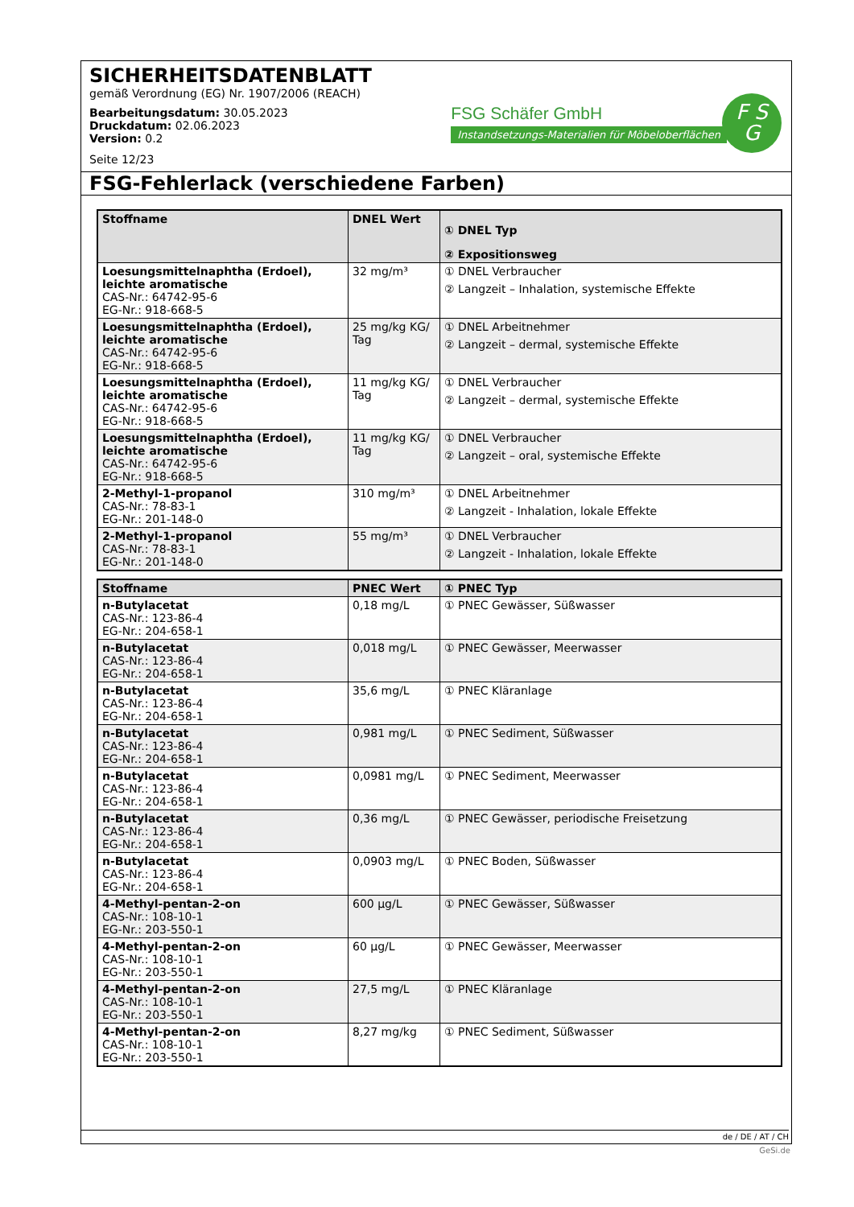SICHERHEITSDATENBLATT
gemäß Verordnung (EG) Nr. 1907/2006 (REACH)
Bearbeitungsdatum: 30.05.2023
Druckdatum: 02.06.2023
Version: 0.2
Seite 12/23
FSG Schäfer GmbH
Instandsetzungs-Materialien für Möbeloberflächen
F S
G
FSG-Fehlerlack (verschiedene Farben)
| Stoffname | DNEL Wert | ① DNEL Typ ② Expositionsweg |
| --- | --- | --- |
| Loesungsmittelnaphtha (Erdoel), leichte aromatische CAS-Nr.: 64742-95-6 EG-Nr.: 918-668-5 | 32 mg/m³ | ① DNEL Verbraucher ② Langzeit – Inhalation, systemische Effekte |
| Loesungsmittelnaphtha (Erdoel), leichte aromatische CAS-Nr.: 64742-95-6 EG-Nr.: 918-668-5 | 25 mg/kg KG/ Tag | ① DNEL Arbeitnehmer ② Langzeit – dermal, systemische Effekte |
| Loesungsmittelnaphtha (Erdoel), leichte aromatische CAS-Nr.: 64742-95-6 EG-Nr.: 918-668-5 | 11 mg/kg KG/ Tag | ① DNEL Verbraucher ② Langzeit – dermal, systemische Effekte |
| Loesungsmittelnaphtha (Erdoel), leichte aromatische CAS-Nr.: 64742-95-6 EG-Nr.: 918-668-5 | 11 mg/kg KG/ Tag | ① DNEL Verbraucher ② Langzeit – oral, systemische Effekte |
| 2-Methyl-1-propanol CAS-Nr.: 78-83-1 EG-Nr.: 201-148-0 | 310 mg/m³ | ① DNEL Arbeitnehmer ② Langzeit - Inhalation, lokale Effekte |
| 2-Methyl-1-propanol CAS-Nr.: 78-83-1 EG-Nr.: 201-148-0 | 55 mg/m³ | ① DNEL Verbraucher ② Langzeit - Inhalation, lokale Effekte |
| Stoffname | PNEC Wert | ① PNEC Typ |
| --- | --- | --- |
| n-Butylacetat CAS-Nr.: 123-86-4 EG-Nr.: 204-658-1 | 0,18 mg/L | ① PNEC Gewässer, Süßwasser |
| n-Butylacetat CAS-Nr.: 123-86-4 EG-Nr.: 204-658-1 | 0,018 mg/L | ① PNEC Gewässer, Meerwasser |
| n-Butylacetat CAS-Nr.: 123-86-4 EG-Nr.: 204-658-1 | 35,6 mg/L | ① PNEC Kläranlage |
| n-Butylacetat CAS-Nr.: 123-86-4 EG-Nr.: 204-658-1 | 0,981 mg/L | ① PNEC Sediment, Süßwasser |
| n-Butylacetat CAS-Nr.: 123-86-4 EG-Nr.: 204-658-1 | 0,0981 mg/L | ① PNEC Sediment, Meerwasser |
| n-Butylacetat CAS-Nr.: 123-86-4 EG-Nr.: 204-658-1 | 0,36 mg/L | ① PNEC Gewässer, periodische Freisetzung |
| n-Butylacetat CAS-Nr.: 123-86-4 EG-Nr.: 204-658-1 | 0,0903 mg/L | ① PNEC Boden, Süßwasser |
| 4-Methyl-pentan-2-on CAS-Nr.: 108-10-1 EG-Nr.: 203-550-1 | 600 µg/L | ① PNEC Gewässer, Süßwasser |
| 4-Methyl-pentan-2-on CAS-Nr.: 108-10-1 EG-Nr.: 203-550-1 | 60 µg/L | ① PNEC Gewässer, Meerwasser |
| 4-Methyl-pentan-2-on CAS-Nr.: 108-10-1 EG-Nr.: 203-550-1 | 27,5 mg/L | ① PNEC Kläranlage |
| 4-Methyl-pentan-2-on CAS-Nr.: 108-10-1 EG-Nr.: 203-550-1 | 8,27 mg/kg | ① PNEC Sediment, Süßwasser |
de / DE / AT / CH
GeSi.de